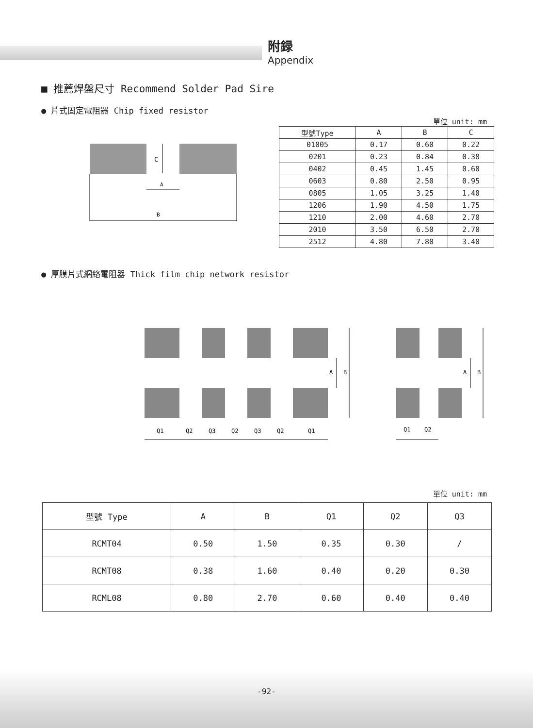附録
Appendix
■ 推薦焊盤尺寸 Recommend Solder Pad Sire
● 片式固定電阻器 Chip fixed resistor
單位 unit: mm
C
A
B
| 型號Type | A | B | C |
| --- | --- | --- | --- |
| 01005 | 0.17 | 0.60 | 0.22 |
| 0201 | 0.23 | 0.84 | 0.38 |
| 0402 | 0.45 | 1.45 | 0.60 |
| 0603 | 0.80 | 2.50 | 0.95 |
| 0805 | 1.05 | 3.25 | 1.40 |
| 1206 | 1.90 | 4.50 | 1.75 |
| 1210 | 2.00 | 4.60 | 2.70 |
| 2010 | 3.50 | 6.50 | 2.70 |
| 2512 | 4.80 | 7.80 | 3.40 |
● 厚膜片式網絡電阻器 Thick film chip network resistor
A
B
A
B
Q1
Q2
Q3
Q2
Q3
Q2
Q1
Q1
Q2
單位 unit: mm
| 型號 Type | A | B | Q1 | Q2 | Q3 |
| --- | --- | --- | --- | --- | --- |
| RCMT04 | 0.50 | 1.50 | 0.35 | 0.30 | / |
| RCMT08 | 0.38 | 1.60 | 0.40 | 0.20 | 0.30 |
| RCML08 | 0.80 | 2.70 | 0.60 | 0.40 | 0.40 |
-92-